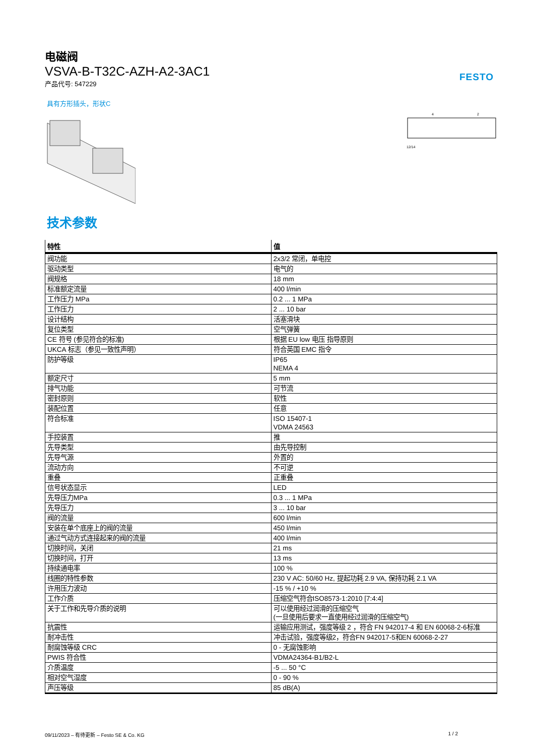FESTO
电磁阀
VSVA-B-T32C-AZH-A2-3AC1
产品代号: 547229
具有方形插头，形状C
12/14
4
2
技术参数
| 特性 | 值 |
| --- | --- |
| 阀功能 | 2x3/2 常闭，单电控 |
| 驱动类型 | 电气的 |
| 阀规格 | 18 mm |
| 标准额定流量 | 400 l/min |
| 工作压力 MPa | 0.2 ... 1 MPa |
| 工作压力 | 2 ... 10 bar |
| 设计结构 | 活塞滑块 |
| 复位类型 | 空气弹簧 |
| CE 符号 (参见符合的标准) | 根据 EU low 电压 指导原则 |
| UKCA 标志（参见一致性声明） | 符合英国 EMC 指令 |
| 防护等级 | IP65 NEMA 4 |
| 额定尺寸 | 5 mm |
| 排气功能 | 可节流 |
| 密封原则 | 软性 |
| 装配位置 | 任意 |
| 符合标准 | ISO 15407-1 VDMA 24563 |
| 手控装置 | 推 |
| 先导类型 | 由先导控制 |
| 先导气源 | 外置的 |
| 流动方向 | 不可逆 |
| 重叠 | 正重叠 |
| 信号状态显示 | LED |
| 先导压力MPa | 0.3 ... 1 MPa |
| 先导压力 | 3 ... 10 bar |
| 阀的流量 | 600 l/min |
| 安装在单个底座上的阀的流量 | 450 l/min |
| 通过气动方式连接起来的阀的流量 | 400 l/min |
| 切换时间，关闭 | 21 ms |
| 切换时间，打开 | 13 ms |
| 持续通电率 | 100 % |
| 线圈的特性参数 | 230 V AC: 50/60 Hz, 提起功耗 2.9 VA, 保持功耗 2.1 VA |
| 许用压力波动 | -15 % / +10 % |
| 工作介质 | 压缩空气符合ISO8573-1:2010 [7:4:4] |
| 关于工作和先导介质的说明 | 可以使用经过润滑的压缩空气 (一旦使用后要求一直使用经过润滑的压缩空气) |
| 抗震性 | 运输应用测试，强度等级 2 ，符合 FN 942017-4 和 EN 60068-2-6标准 |
| 耐冲击性 | 冲击试验，强度等级2，符合FN 942017-5和EN 60068-2-27 |
| 耐腐蚀等级 CRC | 0 - 无腐蚀影响 |
| PWIS 符合性 | VDMA24364-B1/B2-L |
| 介质温度 | -5 ... 50 °C |
| 相对空气湿度 | 0 - 90 % |
| 声压等级 | 85 dB(A) |
09/11/2023 – 有待更新 – Festo SE & Co. KG 1 / 2